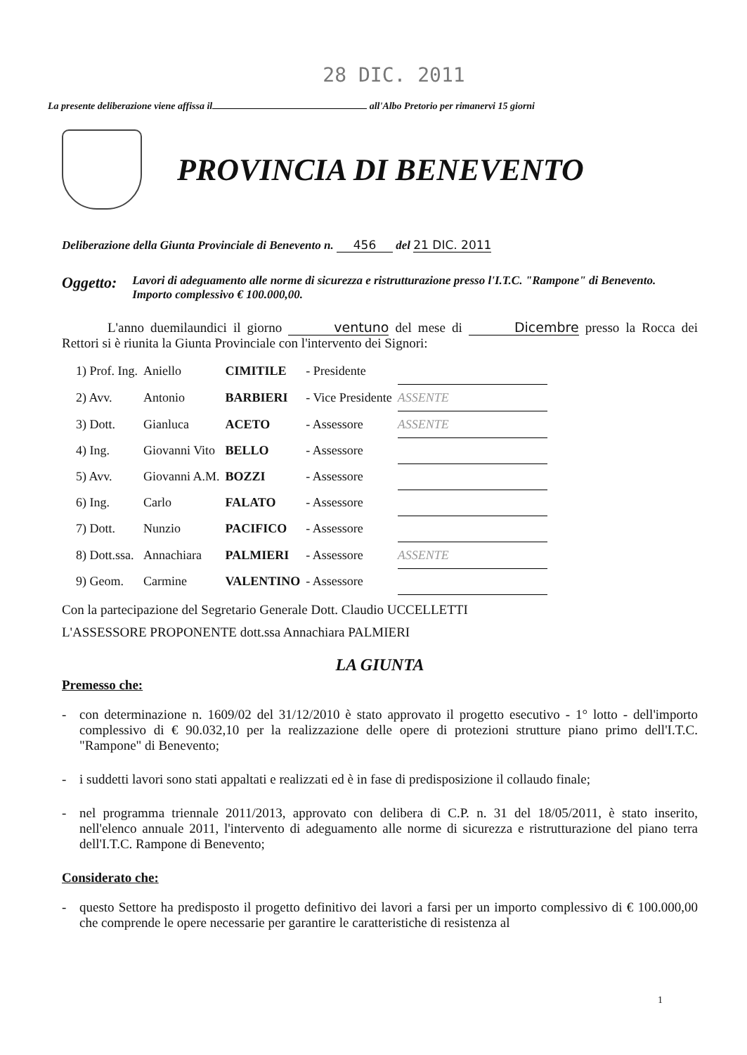28 DIC. 2011
La presente deliberazione viene affissa il all'Albo Pretorio per rimanervi 15 giorni
PROVINCIA DI BENEVENTO
Deliberazione della Giunta Provinciale di Benevento n. 456 del 21 DIC. 2011
Oggetto:
Lavori di adeguamento alle norme di sicurezza e ristrutturazione presso l'I.T.C. "Rampone" di Benevento. Importo complessivo € 100.000,00.
L'anno duemilaundici il giorno ventuno del mese di Dicembre presso la Rocca dei Rettori si è riunita la Giunta Provinciale con l'intervento dei Signori:
| 1) Prof. Ing. | Aniello | CIMITILE | - Presidente | |
| 2) Avv. | Antonio | BARBIERI | - Vice Presidente | ASSENTE |
| 3) Dott. | Gianluca | ACETO | - Assessore | ASSENTE |
| 4) Ing. | Giovanni Vito | BELLO | - Assessore | |
| 5) Avv. | Giovanni A.M. | BOZZI | - Assessore | |
| 6) Ing. | Carlo | FALATO | - Assessore | |
| 7) Dott. | Nunzio | PACIFICO | - Assessore | |
| 8) Dott.ssa. | Annachiara | PALMIERI | - Assessore | ASSENTE |
| 9) Geom. | Carmine | VALENTINO | - Assessore | |
Con la partecipazione del Segretario Generale Dott. Claudio UCCELLETTI
L'ASSESSORE PROPONENTE dott.ssa Annachiara PALMIERI
LA GIUNTA
Premesso che:
- con determinazione n. 1609/02 del 31/12/2010 è stato approvato il progetto esecutivo - 1° lotto - dell'importo complessivo di € 90.032,10 per la realizzazione delle opere di protezioni strutture piano primo dell'I.T.C. "Rampone" di Benevento;
- i suddetti lavori sono stati appaltati e realizzati ed è in fase di predisposizione il collaudo finale;
- nel programma triennale 2011/2013, approvato con delibera di C.P. n. 31 del 18/05/2011, è stato inserito, nell'elenco annuale 2011, l'intervento di adeguamento alle norme di sicurezza e ristrutturazione del piano terra dell'I.T.C. Rampone di Benevento;
Considerato che:
- questo Settore ha predisposto il progetto definitivo dei lavori a farsi per un importo complessivo di € 100.000,00 che comprende le opere necessarie per garantire le caratteristiche di resistenza al
1